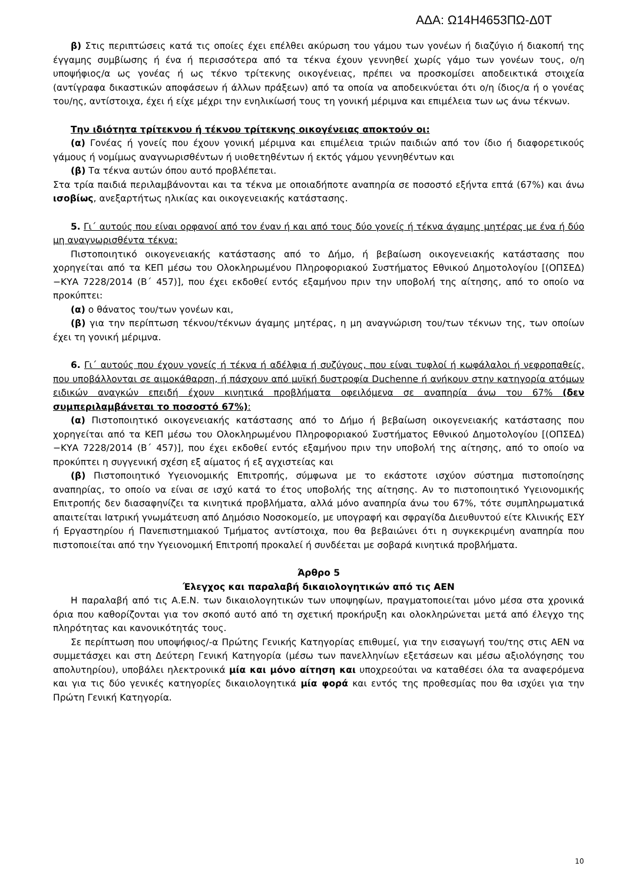ΑΔΑ: Ω14Η4653ΠΩ-Δ0Τ
β) Στις περιπτώσεις κατά τις οποίες έχει επέλθει ακύρωση του γάμου των γονέων ή διαζύγιο ή διακοπή της έγγαμης συμβίωσης ή ένα ή περισσότερα από τα τέκνα έχουν γεννηθεί χωρίς γάμο των γονέων τους, ο/η υποψήφιος/α ως γονέας ή ως τέκνο τρίτεκνης οικογένειας, πρέπει να προσκομίσει αποδεικτικά στοιχεία (αντίγραφα δικαστικών αποφάσεων ή άλλων πράξεων) από τα οποία να αποδεικνύεται ότι ο/η ίδιος/α ή ο γονέας του/ης, αντίστοιχα, έχει ή είχε μέχρι την ενηλικίωσή τους τη γονική μέριμνα και επιμέλεια των ως άνω τέκνων.
Την ιδιότητα τρίτεκνου ή τέκνου τρίτεκνης οικογένειας αποκτούν οι:
(α) Γονέας ή γονείς που έχουν γονική μέριμνα και επιμέλεια τριών παιδιών από τον ίδιο ή διαφορετικούς γάμους ή νομίμως αναγνωρισθέντων ή υιοθετηθέντων ή εκτός γάμου γεννηθέντων και
(β) Τα τέκνα αυτών όπου αυτό προβλέπεται.
Στα τρία παιδιά περιλαμβάνονται και τα τέκνα με οποιαδήποτε αναπηρία σε ποσοστό εξήντα επτά (67%) και άνω ισοβίως, ανεξαρτήτως ηλικίας και οικογενειακής κατάστασης.
5. Γι΄ αυτούς που είναι ορφανοί από τον έναν ή και από τους δύο γονείς ή τέκνα άγαμης μητέρας με ένα ή δύο μη αναγνωρισθέντα τέκνα:
Πιστοποιητικό οικογενειακής κατάστασης από το Δήμο, ή βεβαίωση οικογενειακής κατάστασης που χορηγείται από τα ΚΕΠ μέσω του Ολοκληρωμένου Πληροφοριακού Συστήματος Εθνικού Δημοτολογίου [(ΟΠΣΕΔ)−ΚΥΑ 7228/2014 (Β΄ 457)], που έχει εκδοθεί εντός εξαμήνου πριν την υποβολή της αίτησης, από το οποίο να προκύπτει:
(α) ο θάνατος του/των γονέων και,
(β) για την περίπτωση τέκνου/τέκνων άγαμης μητέρας, η μη αναγνώριση του/των τέκνων της, των οποίων έχει τη γονική μέριμνα.
6. Γι΄ αυτούς που έχουν γονείς ή τέκνα ή αδέλφια ή συζύγους, που είναι τυφλοί ή κωφάλαλοι ή νεφροπαθείς, που υποβάλλονται σε αιμοκάθαρση, ή πάσχουν από μυϊκή δυστροφία Duchenne ή ανήκουν στην κατηγορία ατόμων ειδικών αναγκών επειδή έχουν κινητικά προβλήματα οφειλόμενα σε αναπηρία άνω του 67% (δεν συμπεριλαμβάνεται το ποσοστό 67%):
(α) Πιστοποιητικό οικογενειακής κατάστασης από το Δήμο ή βεβαίωση οικογενειακής κατάστασης που χορηγείται από τα ΚΕΠ μέσω του Ολοκληρωμένου Πληροφοριακού Συστήματος Εθνικού Δημοτολογίου [(ΟΠΣΕΔ)−ΚΥΑ 7228/2014 (Β΄ 457)], που έχει εκδοθεί εντός εξαμήνου πριν την υποβολή της αίτησης, από το οποίο να προκύπτει η συγγενική σχέση εξ αίματος ή εξ αγχιστείας και
(β) Πιστοποιητικό Υγειονομικής Επιτροπής, σύμφωνα με το εκάστοτε ισχύον σύστημα πιστοποίησης αναπηρίας, το οποίο να είναι σε ισχύ κατά το έτος υποβολής της αίτησης. Αν το πιστοποιητικό Υγειονομικής Επιτροπής δεν διασαφηνίζει τα κινητικά προβλήματα, αλλά μόνο αναπηρία άνω του 67%, τότε συμπληρωματικά απαιτείται Ιατρική γνωμάτευση από Δημόσιο Νοσοκομείο, με υπογραφή και σφραγίδα Διευθυντού είτε Κλινικής ΕΣΥ ή Εργαστηρίου ή Πανεπιστημιακού Τμήματος αντίστοιχα, που θα βεβαιώνει ότι η συγκεκριμένη αναπηρία που πιστοποιείται από την Υγειονομική Επιτροπή προκαλεί ή συνδέεται με σοβαρά κινητικά προβλήματα.
Άρθρο 5
Έλεγχος και παραλαβή δικαιολογητικών από τις ΑΕΝ
Η παραλαβή από τις Α.Ε.Ν. των δικαιολογητικών των υποψηφίων, πραγματοποιείται μόνο μέσα στα χρονικά όρια που καθορίζονται για τον σκοπό αυτό από τη σχετική προκήρυξη και ολοκληρώνεται μετά από έλεγχο της πληρότητας και κανονικότητάς τους.
Σε περίπτωση που υποψήφιος/-α Πρώτης Γενικής Κατηγορίας επιθυμεί, για την εισαγωγή του/της στις ΑΕΝ να συμμετάσχει και στη Δεύτερη Γενική Κατηγορία (μέσω των πανελληνίων εξετάσεων και μέσω αξιολόγησης του απολυτηρίου), υποβάλει ηλεκτρονικά μία και μόνο αίτηση και υποχρεούται να καταθέσει όλα τα αναφερόμενα και για τις δύο γενικές κατηγορίες δικαιολογητικά μία φορά και εντός της προθεσμίας που θα ισχύει για την Πρώτη Γενική Κατηγορία.
10